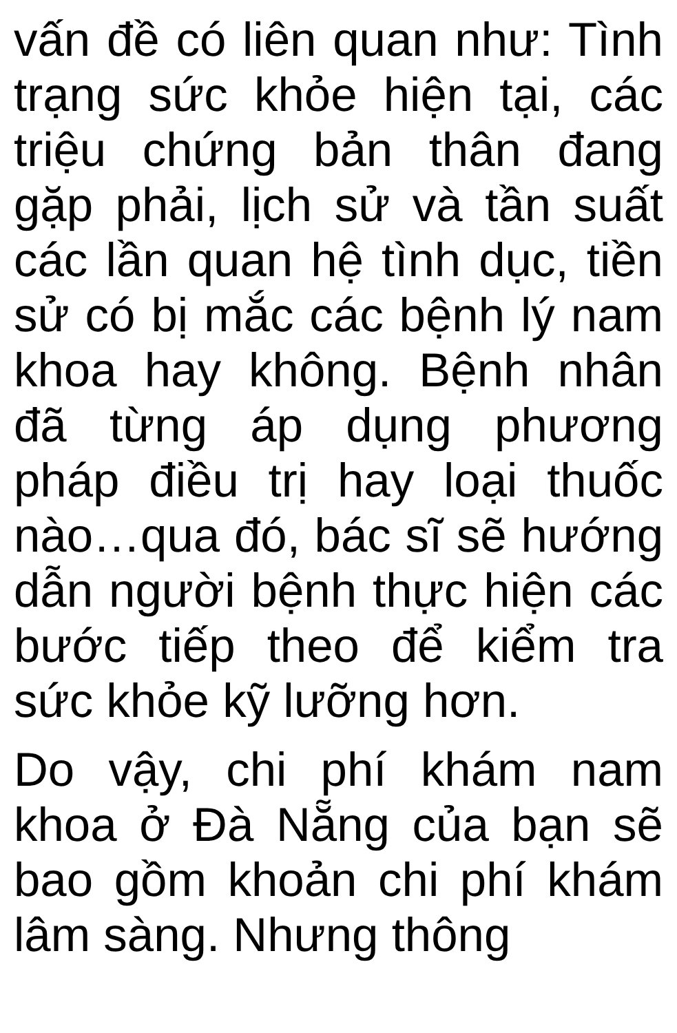vấn đề có liên quan như: Tình trạng sức khỏe hiện tại, các triệu chứng bản thân đang gặp phải, lịch sử và tần suất các lần quan hệ tình dục, tiền sử có bị mắc các bệnh lý nam khoa hay không. Bệnh nhân đã từng áp dụng phương pháp điều trị hay loại thuốc nào…qua đó, bác sĩ sẽ hướng dẫn người bệnh thực hiện các bước tiếp theo để kiểm tra sức khỏe kỹ lưỡng hơn.
Do vậy, chi phí khám nam khoa ở Đà Nẵng của bạn sẽ bao gồm khoản chi phí khám lâm sàng. Nhưng thông